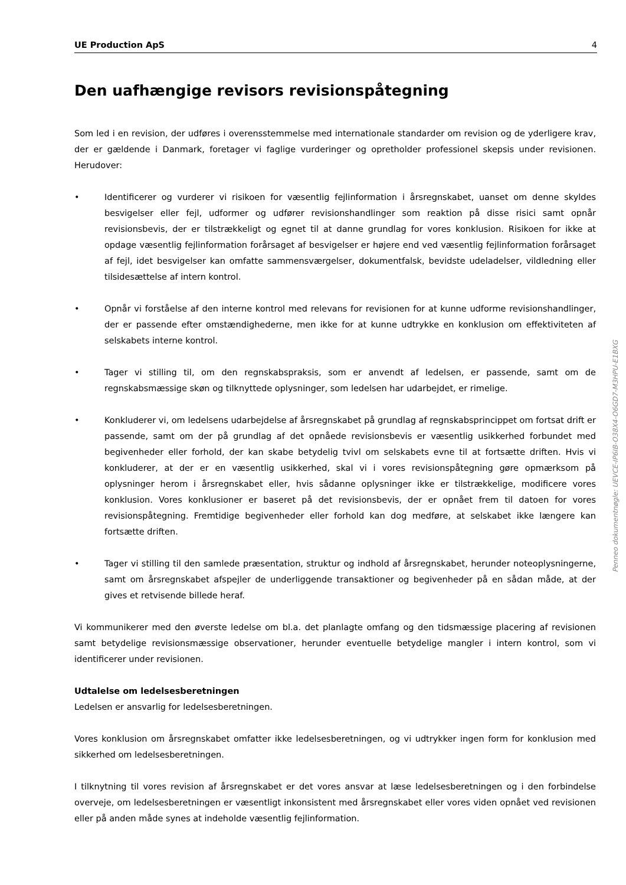UE Production ApS 4
Den uafhængige revisors revisionspåtegning
Som led i en revision, der udføres i overensstemmelse med internationale standarder om revision og de yderligere krav, der er gældende i Danmark, foretager vi faglige vurderinger og opretholder professionel skepsis under revisionen. Herudover:
• Identificerer og vurderer vi risikoen for væsentlig fejlinformation i årsregnskabet, uanset om denne skyldes besvigelser eller fejl, udformer og udfører revisionshandlinger som reaktion på disse risici samt opnår revisionsbevis, der er tilstrækkeligt og egnet til at danne grundlag for vores konklusion. Risikoen for ikke at opdage væsentlig fejlinformation forårsaget af besvigelser er højere end ved væsentlig fejlinformation forårsaget af fejl, idet besvigelser kan omfatte sammensværgelser, dokumentfalsk, bevidste udeladelser, vildledning eller tilsidesættelse af intern kontrol.
• Opnår vi forståelse af den interne kontrol med relevans for revisionen for at kunne udforme revisionshandlinger, der er passende efter omstændighederne, men ikke for at kunne udtrykke en konklusion om effektiviteten af selskabets interne kontrol.
• Tager vi stilling til, om den regnskabspraksis, som er anvendt af ledelsen, er passende, samt om de regnskabsmæssige skøn og tilknyttede oplysninger, som ledelsen har udarbejdet, er rimelige.
• Konkluderer vi, om ledelsens udarbejdelse af årsregnskabet på grundlag af regnskabsprincippet om fortsat drift er passende, samt om der på grundlag af det opnåede revisionsbevis er væsentlig usikkerhed forbundet med begivenheder eller forhold, der kan skabe betydelig tvivl om selskabets evne til at fortsætte driften. Hvis vi konkluderer, at der er en væsentlig usikkerhed, skal vi i vores revisionspåtegning gøre opmærksom på oplysninger herom i årsregnskabet eller, hvis sådanne oplysninger ikke er tilstrækkelige, modificere vores konklusion. Vores konklusioner er baseret på det revisionsbevis, der er opnået frem til datoen for vores revisionspåtegning. Fremtidige begivenheder eller forhold kan dog medføre, at selskabet ikke længere kan fortsætte driften.
• Tager vi stilling til den samlede præsentation, struktur og indhold af årsregnskabet, herunder noteoplysningerne, samt om årsregnskabet afspejler de underliggende transaktioner og begivenheder på en sådan måde, at der gives et retvisende billede heraf.
Vi kommunikerer med den øverste ledelse om bl.a. det planlagte omfang og den tidsmæssige placering af revisionen samt betydelige revisionsmæssige observationer, herunder eventuelle betydelige mangler i intern kontrol, som vi identificerer under revisionen.
Udtalelse om ledelsesberetningen
Ledelsen er ansvarlig for ledelsesberetningen.
Vores konklusion om årsregnskabet omfatter ikke ledelsesberetningen, og vi udtrykker ingen form for konklusion med sikkerhed om ledelsesberetningen.
I tilknytning til vores revision af årsregnskabet er det vores ansvar at læse ledelsesberetningen og i den forbindelse overveje, om ledelsesberetningen er væsentligt inkonsistent med årsregnskabet eller vores viden opnået ved revisionen eller på anden måde synes at indeholde væsentlig fejlinformation.
Penneo dokumentnøgle: UEVCE-IP6IB-O38X4-O6GD7-M3HPU-E1BXG